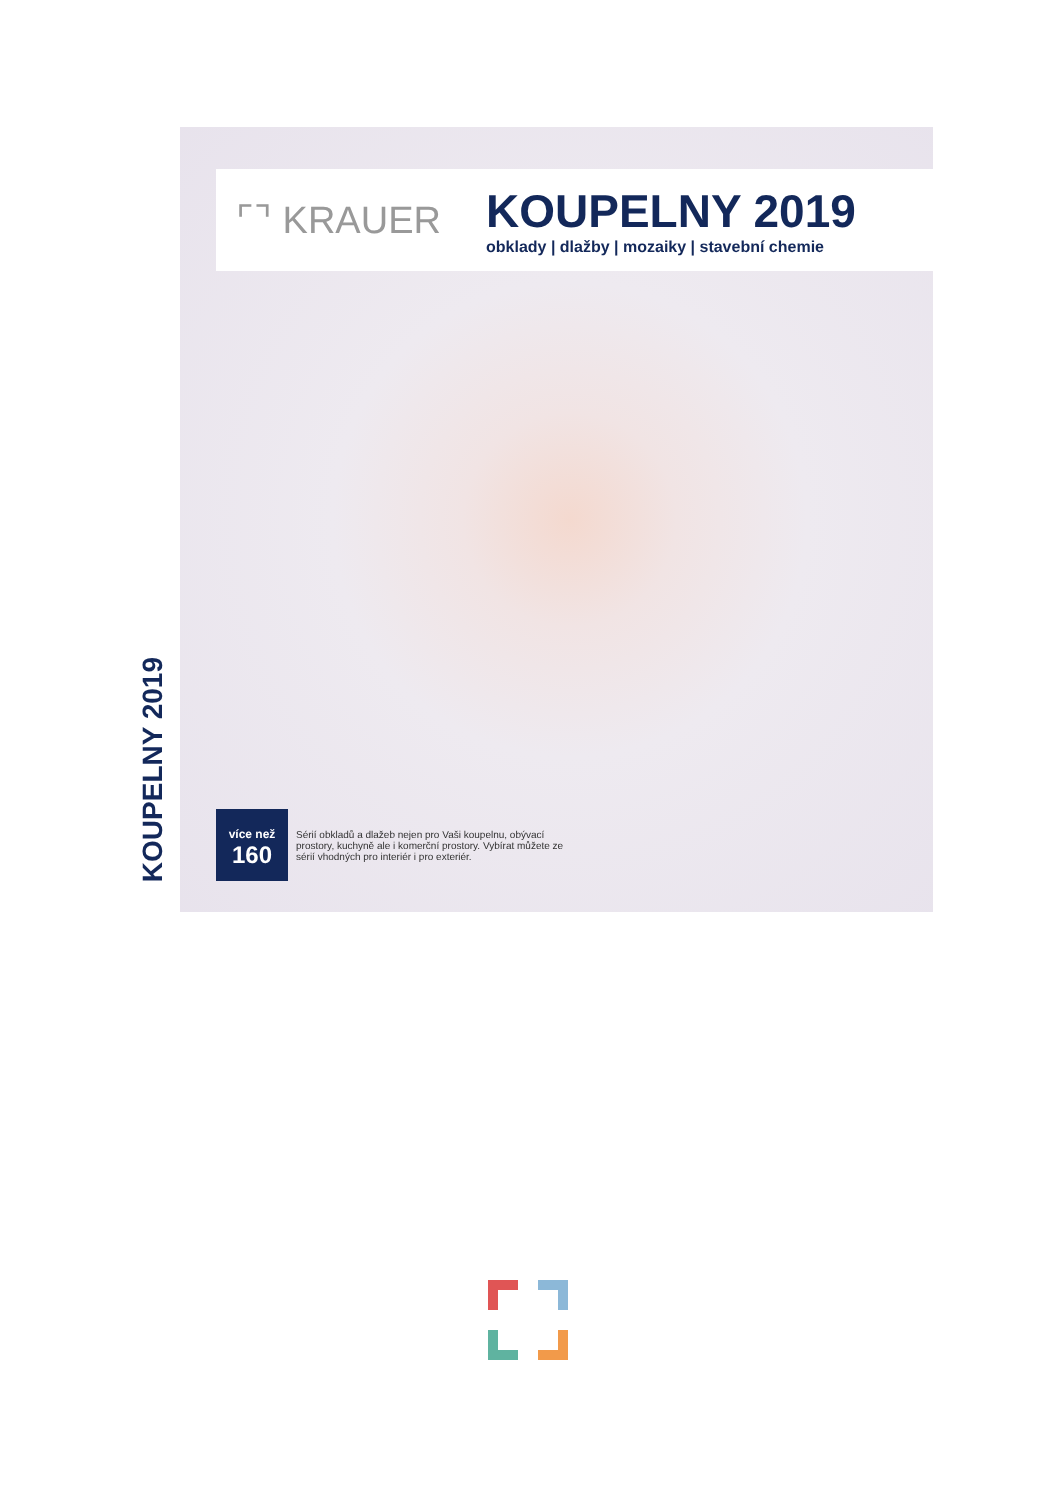KOUPELNY 2019
⌜⌝ KRAUER
KOUPELNY 2019
obklady | dlažby | mozaiky | stavební chemie
více než
160
Sérií obkladů a dlažeb nejen pro Vaši koupelnu, obývací prostory, kuchyně ale i komerční prostory. Vybírat můžete ze sérií vhodných pro interiér i pro exteriér.